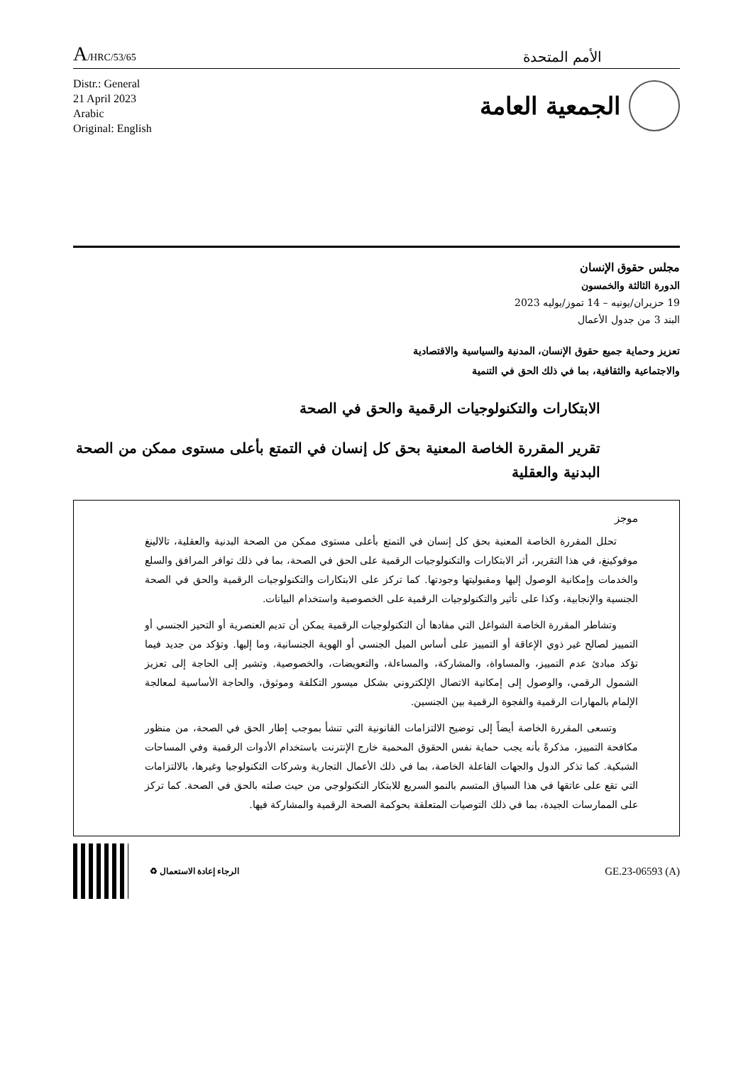A/HRC/53/65
الأمم المتحدة
Distr.: General
21 April 2023
Arabic
Original: English
الجمعية العامة
مجلس حقوق الإنسان
الدورة الثالثة والخمسون
19 حزيران/يونيه – 14 تموز/يوليه 2023
البند 3 من جدول الأعمال
تعزيز وحماية جميع حقوق الإنسان، المدنية والسياسية والاقتصادية
والاجتماعية والثقافية، بما في ذلك الحق في التنمية
الابتكارات والتكنولوجيات الرقمية والحق في الصحة
تقرير المقررة الخاصة المعنية بحق كل إنسان في التمتع بأعلى مستوى ممكن من الصحة البدنية والعقلية
موجز
تحلل المقررة الخاصة المعنية بحق كل إنسان في التمتع بأعلى مستوى ممكن من الصحة البدنية والعقلية، تالالينغ موفوكينغ، في هذا التقرير، أثر الابتكارات والتكنولوجيات الرقمية على الحق في الصحة، بما في ذلك توافر المرافق والسلع والخدمات وإمكانية الوصول إليها ومقبوليتها وجودتها. كما تركز على الابتكارات والتكنولوجيات الرقمية والحق في الصحة الجنسية والإنجابية، وكذا على تأثير والتكنولوجيات الرقمية على الخصوصية واستخدام البيانات.
وتشاطر المقررة الخاصة الشواغل التي مفادها أن التكنولوجيات الرقمية يمكن أن تديم العنصرية أو التحيز الجنسي أو التمييز لصالح غير ذوي الإعاقة أو التمييز على أساس الميل الجنسي أو الهوية الجنسانية، وما إليها. وتؤكد من جديد فيما تؤكد مبادئ عدم التمييز، والمساواة، والمشاركة، والمساءلة، والتعويضات، والخصوصية. وتشير إلى الحاجة إلى تعزيز الشمول الرقمي، والوصول إلى إمكانية الاتصال الإلكتروني بشكل ميسور التكلفة وموثوق، والحاجة الأساسية لمعالجة الإلمام بالمهارات الرقمية والفجوة الرقمية بين الجنسين.
وتسعى المقررة الخاصة أيضاً إلى توضيح الالتزامات القانونية التي تنشأ بموجب إطار الحق في الصحة، من منظور مكافحة التمييز، مذكرةً بأنه يجب حماية نفس الحقوق المحمية خارج الإنترنت باستخدام الأدوات الرقمية وفي المساحات الشبكية. كما تذكر الدول والجهات الفاعلة الخاصة، بما في ذلك الأعمال التجارية وشركات التكنولوجيا وغيرها، بالالتزامات التي تقع على عاتقها في هذا السياق المتسم بالنمو السريع للابتكار التكنولوجي من حيث صلته بالحق في الصحة. كما تركز على الممارسات الجيدة، بما في ذلك التوصيات المتعلقة بحوكمة الصحة الرقمية والمشاركة فيها.
الرجاء إعادة الاستعمال ♻
GE.23-06593 (A)